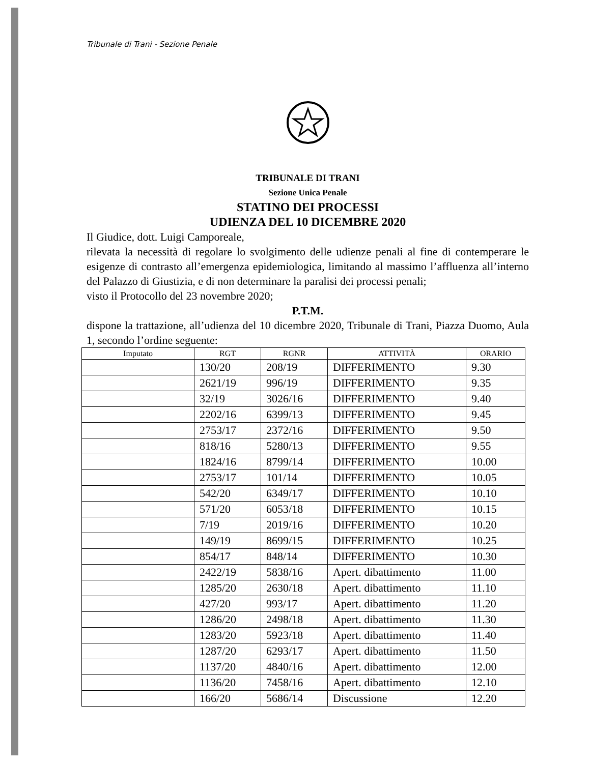Tribunale di Trani - Sezione Penale
TRIBUNALE DI TRANI
Sezione Unica Penale
STATINO DEI PROCESSI
UDIENZA DEL 10 DICEMBRE 2020
Il Giudice, dott. Luigi Camporeale,
rilevata la necessità di regolare lo svolgimento delle udienze penali al fine di contemperare le esigenze di contrasto all’emergenza epidemiologica, limitando al massimo l’affluenza all’interno del Palazzo di Giustizia, e di non determinare la paralisi dei processi penali;
visto il Protocollo del 23 novembre 2020;
P.T.M.
dispone la trattazione, all’udienza del 10 dicembre 2020, Tribunale di Trani, Piazza Duomo, Aula 1, secondo l’ordine seguente:
| Imputato | RGT | RGNR | ATTIVITÀ | ORARIO |
| --- | --- | --- | --- | --- |
| | 130/20 | 208/19 | DIFFERIMENTO | 9.30 |
| | 2621/19 | 996/19 | DIFFERIMENTO | 9.35 |
| | 32/19 | 3026/16 | DIFFERIMENTO | 9.40 |
| | 2202/16 | 6399/13 | DIFFERIMENTO | 9.45 |
| | 2753/17 | 2372/16 | DIFFERIMENTO | 9.50 |
| | 818/16 | 5280/13 | DIFFERIMENTO | 9.55 |
| | 1824/16 | 8799/14 | DIFFERIMENTO | 10.00 |
| | 2753/17 | 101/14 | DIFFERIMENTO | 10.05 |
| | 542/20 | 6349/17 | DIFFERIMENTO | 10.10 |
| | 571/20 | 6053/18 | DIFFERIMENTO | 10.15 |
| | 7/19 | 2019/16 | DIFFERIMENTO | 10.20 |
| | 149/19 | 8699/15 | DIFFERIMENTO | 10.25 |
| | 854/17 | 848/14 | DIFFERIMENTO | 10.30 |
| | 2422/19 | 5838/16 | Apert. dibattimento | 11.00 |
| | 1285/20 | 2630/18 | Apert. dibattimento | 11.10 |
| | 427/20 | 993/17 | Apert. dibattimento | 11.20 |
| | 1286/20 | 2498/18 | Apert. dibattimento | 11.30 |
| | 1283/20 | 5923/18 | Apert. dibattimento | 11.40 |
| | 1287/20 | 6293/17 | Apert. dibattimento | 11.50 |
| | 1137/20 | 4840/16 | Apert. dibattimento | 12.00 |
| | 1136/20 | 7458/16 | Apert. dibattimento | 12.10 |
| | 166/20 | 5686/14 | Discussione | 12.20 |